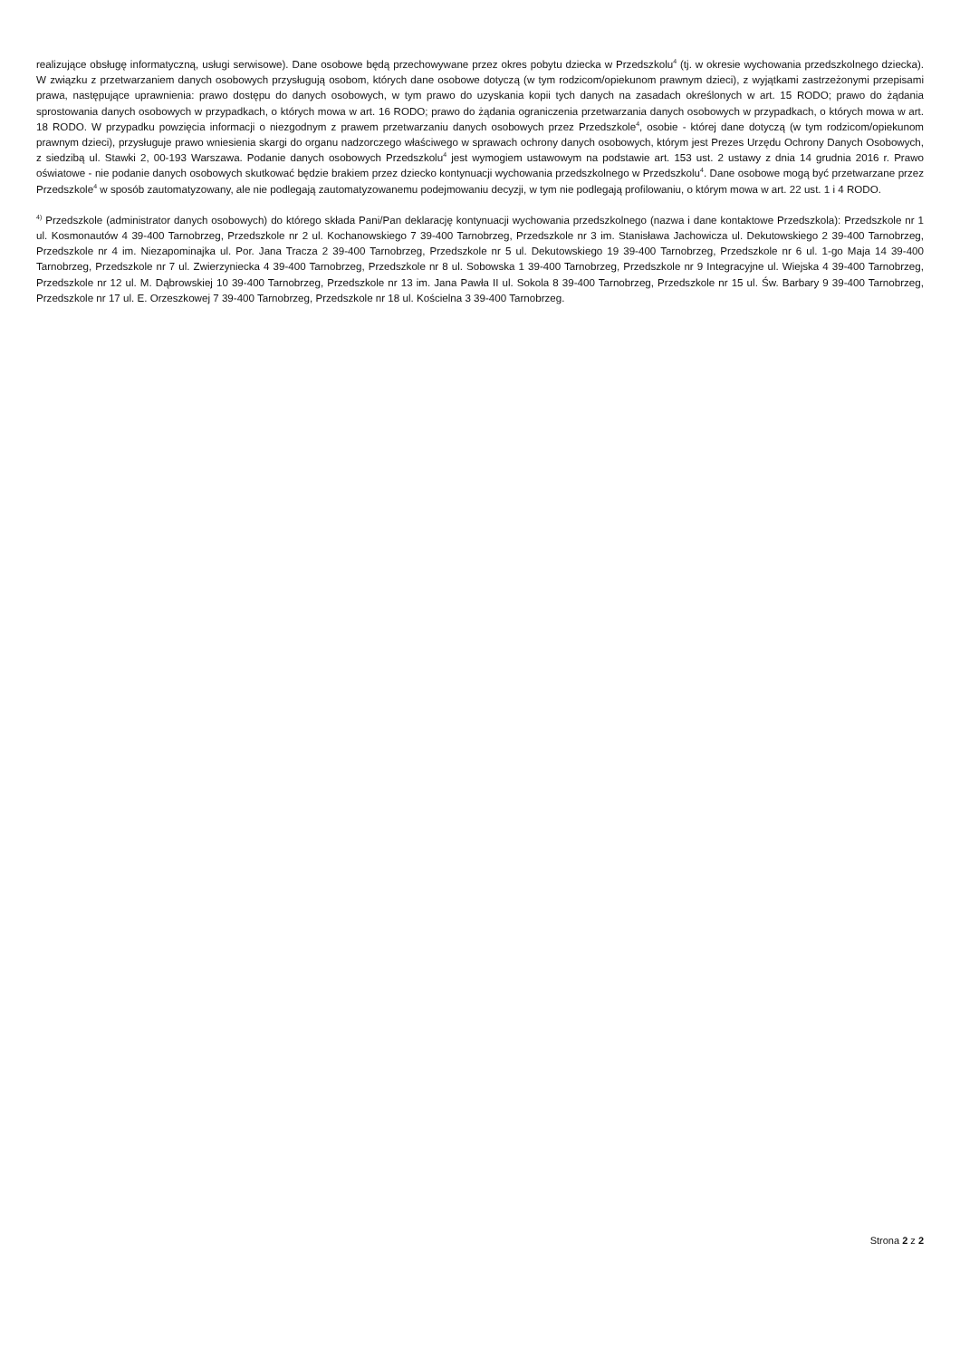realizujące obsługę informatyczną, usługi serwisowe). Dane osobowe będą przechowywane przez okres pobytu dziecka w Przedszkolu<sup>4</sup> (tj. w okresie wychowania przedszkolnego dziecka). W związku z przetwarzaniem danych osobowych przysługują osobom, których dane osobowe dotyczą (w tym rodzicom/opiekunom prawnym dzieci), z wyjątkami zastrzeżonymi przepisami prawa, następujące uprawnienia: prawo dostępu do danych osobowych, w tym prawo do uzyskania kopii tych danych na zasadach określonych w art. 15 RODO; prawo do żądania sprostowania danych osobowych w przypadkach, o których mowa w art. 16 RODO; prawo do żądania ograniczenia przetwarzania danych osobowych w przypadkach, o których mowa w art. 18 RODO. W przypadku powzięcia informacji o niezgodnym z prawem przetwarzaniu danych osobowych przez Przedszkole<sup>4</sup>, osobie - której dane dotyczą (w tym rodzicom/opiekunom prawnym dzieci), przysługuje prawo wniesienia skargi do organu nadzorczego właściwego w sprawach ochrony danych osobowych, którym jest Prezes Urzędu Ochrony Danych Osobowych, z siedzibą ul. Stawki 2, 00-193 Warszawa. Podanie danych osobowych Przedszkolu<sup>4</sup> jest wymogiem ustawowym na podstawie art. 153 ust. 2 ustawy z dnia 14 grudnia 2016 r. Prawo oświatowe - nie podanie danych osobowych skutkować będzie brakiem przez dziecko kontynuacji wychowania przedszkolnego w Przedszkolu<sup>4</sup>. Dane osobowe mogą być przetwarzane przez Przedszkole<sup>4</sup> w sposób zautomatyzowany, ale nie podlegają zautomatyzowanemu podejmowaniu decyzji, w tym nie podlegają profilowaniu, o którym mowa w art. 22 ust. 1 i 4 RODO.
<sup>4)</sup> Przedszkole (administrator danych osobowych) do którego składa Pani/Pan deklarację kontynuacji wychowania przedszkolnego (nazwa i dane kontaktowe Przedszkola): Przedszkole nr 1 ul. Kosmonautów 4 39-400 Tarnobrzeg, Przedszkole nr 2 ul. Kochanowskiego 7 39-400 Tarnobrzeg, Przedszkole nr 3 im. Stanisława Jachowicza ul. Dekutowskiego 2 39-400 Tarnobrzeg, Przedszkole nr 4 im. Niezapominajka ul. Por. Jana Tracza 2 39-400 Tarnobrzeg, Przedszkole nr 5 ul. Dekutowskiego 19 39-400 Tarnobrzeg, Przedszkole nr 6 ul. 1-go Maja 14 39-400 Tarnobrzeg, Przedszkole nr 7 ul. Zwierzyniecka 4 39-400 Tarnobrzeg, Przedszkole nr 8 ul. Sobowska 1 39-400 Tarnobrzeg, Przedszkole nr 9 Integracyjne ul. Wiejska 4 39-400 Tarnobrzeg, Przedszkole nr 12 ul. M. Dąbrowskiej 10 39-400 Tarnobrzeg, Przedszkole nr 13 im. Jana Pawła II ul. Sokola 8 39-400 Tarnobrzeg, Przedszkole nr 15 ul. Św. Barbary 9 39-400 Tarnobrzeg, Przedszkole nr 17 ul. E. Orzeszkowej 7 39-400 Tarnobrzeg, Przedszkole nr 18 ul. Kościelna 3 39-400 Tarnobrzeg.
Strona 2 z 2